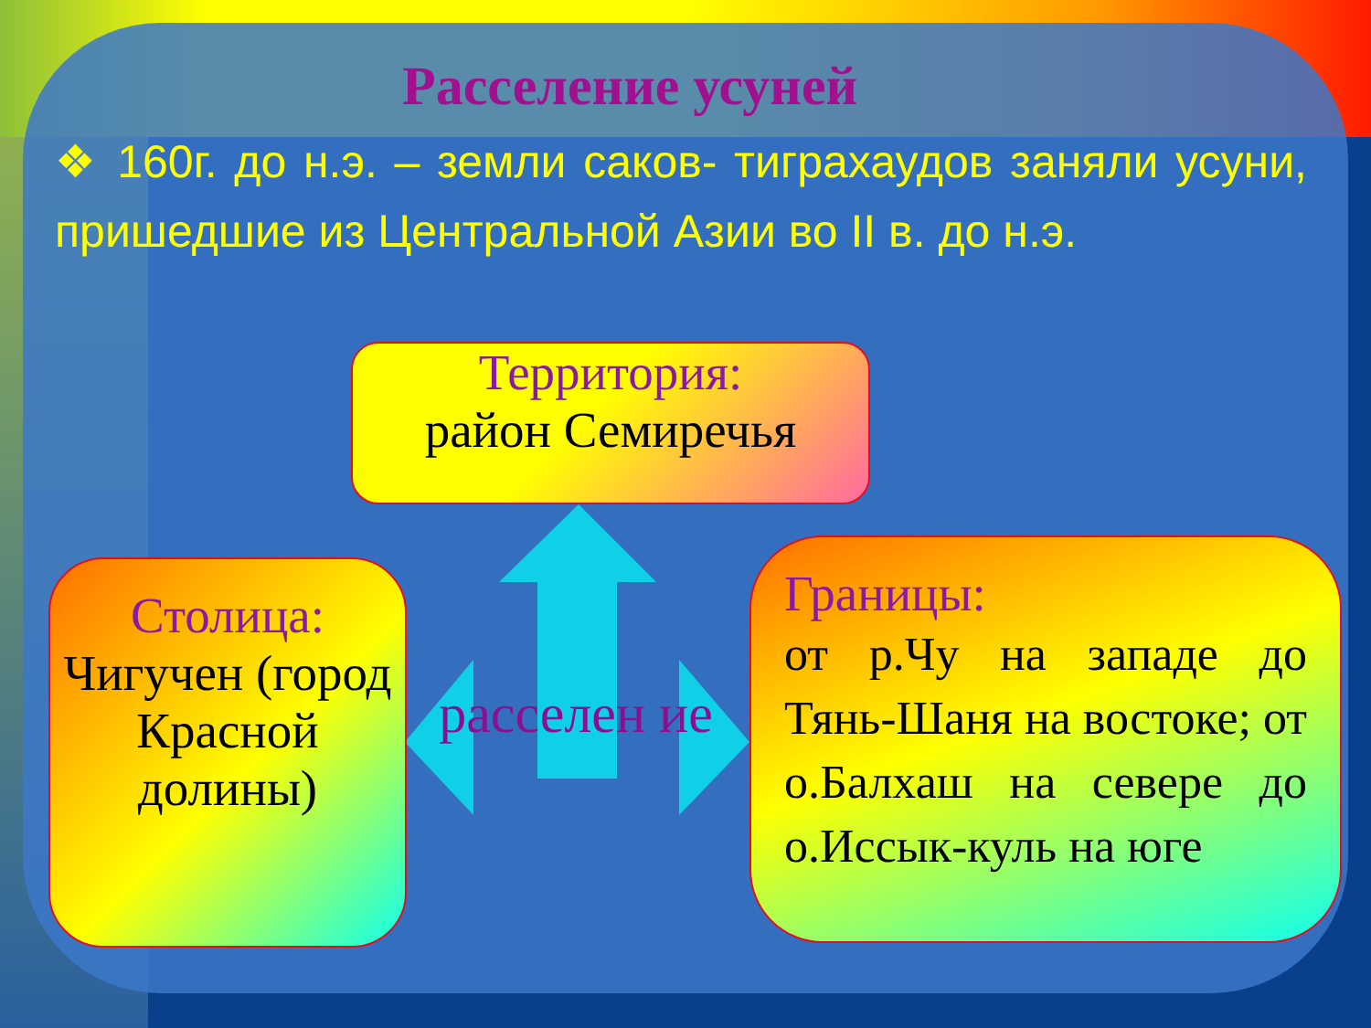Расселение усуней
❖ 160г. до н.э. – земли саков- тиграхаудов заняли усуни, пришедшие из Центральной Азии во II в. до н.э.
Территория:
район Семиречья
расселен ие
Столица:
Чигучен (город Красной долины)
Границы:
от р.Чу на западе до Тянь-Шаня на востоке; от о.Балхаш на севере до о.Иссык-куль на юге